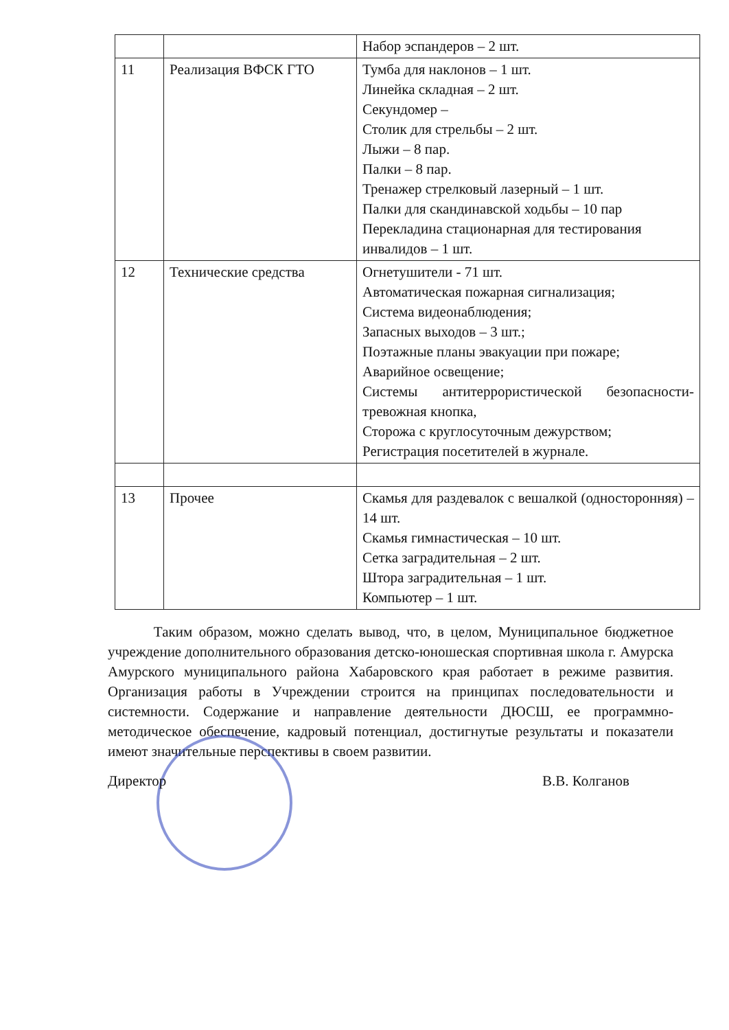| | | Набор эспандеров – 2 шт. |
| 11 | Реализация ВФСК ГТО | Тумба для наклонов – 1 шт. Линейка складная – 2 шт. Секундомер – Столик для стрельбы – 2 шт. Лыжи – 8 пар. Палки – 8 пар. Тренажер стрелковый лазерный – 1 шт. Палки для скандинавской ходьбы – 10 пар Перекладина стационарная для тестирования инвалидов – 1 шт. |
| 12 | Технические средства | Огнетушители - 71 шт. Автоматическая пожарная сигнализация; Система видеонаблюдения; Запасных выходов – 3 шт.; Поэтажные планы эвакуации при пожаре; Аварийное освещение; Системы антитеррористической безопасности-тревожная кнопка, Сторожа с круглосуточным дежурством; Регистрация посетителей в журнале. |
| 13 | Прочее | Скамья для раздевалок с вешалкой (односторонняя) – 14 шт. Скамья гимнастическая – 10 шт. Сетка заградительная – 2 шт. Штора заградительная – 1 шт. Компьютер – 1 шт. |
Таким образом, можно сделать вывод, что, в целом, Муниципальное бюджетное учреждение дополнительного образования детско-юношеская спортивная школа г. Амурска Амурского муниципального района Хабаровского края работает в режиме развития. Организация работы в Учреждении строится на принципах последовательности и системности. Содержание и направление деятельности ДЮСШ, ее программно-методическое обеспечение, кадровый потенциал, достигнутые результаты и показатели имеют значительные перспективы в своем развитии.
Директор В.В. Колганов